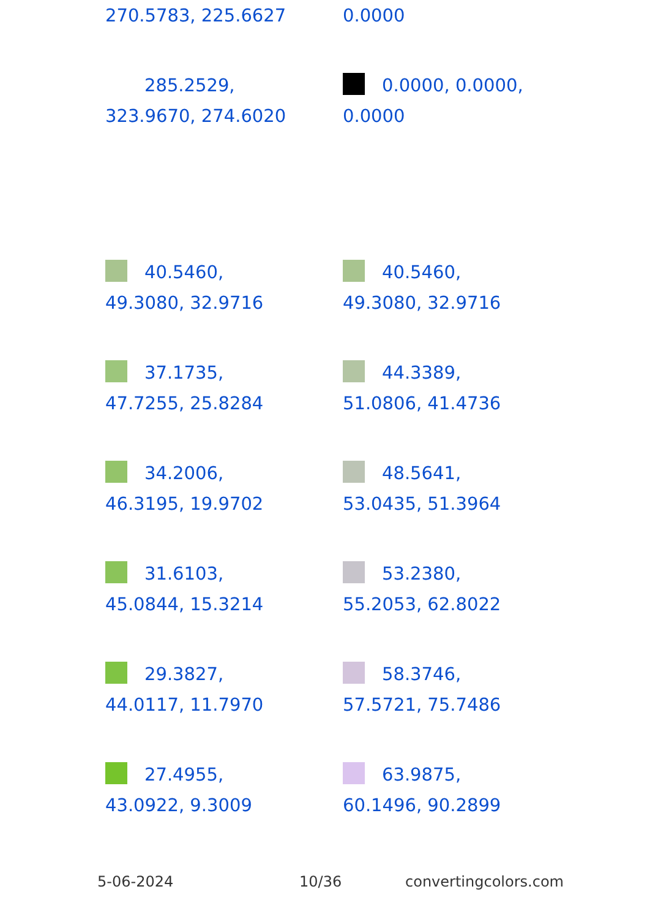270.5783, 225.6627 0.0000
285.2529, 323.9670, 274.6020
0.0000, 0.0000, 0.0000
40.5460, 49.3080, 32.9716
40.5460, 49.3080, 32.9716
37.1735, 47.7255, 25.8284
44.3389, 51.0806, 41.4736
34.2006, 46.3195, 19.9702
48.5641, 53.0435, 51.3964
31.6103, 45.0844, 15.3214
53.2380, 55.2053, 62.8022
29.3827, 44.0117, 11.7970
58.3746, 57.5721, 75.7486
27.4955, 43.0922, 9.3009
63.9875, 60.1496, 90.2899
5-06-2024 10/36 convertingcolors.com